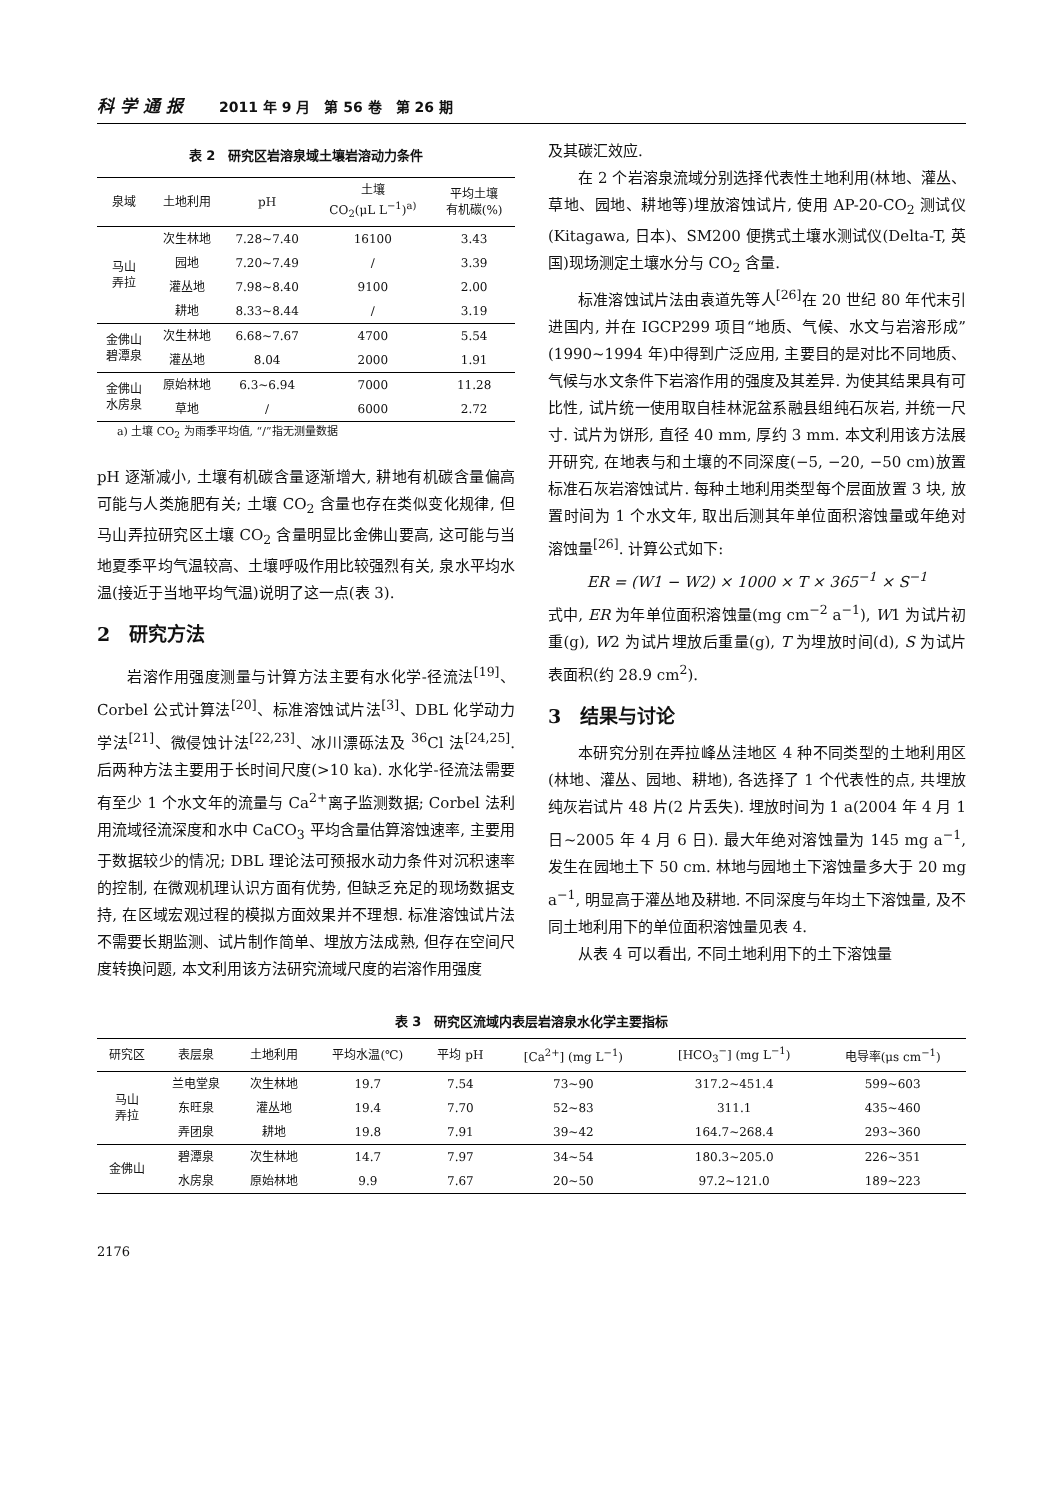科学通报 2011 年 9 月　第 56 卷　第 26 期
表 2　研究区岩溶泉域土壤岩溶动力条件
| 泉域 | 土地利用 | pH | 土壤 CO<sub>2</sub>(μL L<sup>−1</sup>)<sup>a)</sup> | 平均土壤 有机碳(%) |
| --- | --- | --- | --- | --- |
| 马山 弄拉 | 次生林地 | 7.28~7.40 | 16100 | 3.43 |
| | 园地 | 7.20~7.49 | / | 3.39 |
| | 灌丛地 | 7.98~8.40 | 9100 | 2.00 |
| | 耕地 | 8.33~8.44 | / | 3.19 |
| 金佛山 碧潭泉 | 次生林地 | 6.68~7.67 | 4700 | 5.54 |
| | 灌丛地 | 8.04 | 2000 | 1.91 |
| 金佛山 水房泉 | 原始林地 | 6.3~6.94 | 7000 | 11.28 |
| | 草地 | / | 6000 | 2.72 |
a) 土壤 CO<sub>2</sub> 为雨季平均值, “/”指无测量数据
pH 逐渐减小, 土壤有机碳含量逐渐增大, 耕地有机碳含量偏高可能与人类施肥有关; 土壤 CO<sub>2</sub> 含量也存在类似变化规律, 但马山弄拉研究区土壤 CO<sub>2</sub> 含量明显比金佛山要高, 这可能与当地夏季平均气温较高、土壤呼吸作用比较强烈有关, 泉水平均水温(接近于当地平均气温)说明了这一点(表 3).
2　研究方法
岩溶作用强度测量与计算方法主要有水化学-径流法<sup>[19]</sup>、Corbel 公式计算法<sup>[20]</sup>、标准溶蚀试片法<sup>[3]</sup>、DBL 化学动力学法<sup>[21]</sup>、微侵蚀计法<sup>[22,23]</sup>、冰川漂砾法及 <sup>36</sup>Cl 法<sup>[24,25]</sup>. 后两种方法主要用于长时间尺度(>10 ka). 水化学-径流法需要有至少 1 个水文年的流量与 Ca<sup>2+</sup>离子监测数据; Corbel 法利用流域径流深度和水中 CaCO<sub>3</sub> 平均含量估算溶蚀速率, 主要用于数据较少的情况; DBL 理论法可预报水动力条件对沉积速率的控制, 在微观机理认识方面有优势, 但缺乏充足的现场数据支持, 在区域宏观过程的模拟方面效果并不理想. 标准溶蚀试片法不需要长期监测、试片制作简单、埋放方法成熟, 但存在空间尺度转换问题, 本文利用该方法研究流域尺度的岩溶作用强度
及其碳汇效应.
在 2 个岩溶泉流域分别选择代表性土地利用(林地、灌丛、草地、园地、耕地等)埋放溶蚀试片, 使用 AP-20-CO<sub>2</sub> 测试仪(Kitagawa, 日本)、SM200 便携式土壤水测试仪(Delta-T, 英国)现场测定土壤水分与 CO<sub>2</sub> 含量.
标准溶蚀试片法由袁道先等人<sup>[26]</sup>在 20 世纪 80 年代末引进国内, 并在 IGCP299 项目“地质、气候、水文与岩溶形成”(1990~1994 年)中得到广泛应用, 主要目的是对比不同地质、气候与水文条件下岩溶作用的强度及其差异. 为使其结果具有可比性, 试片统一使用取自桂林泥盆系融县组纯石灰岩, 并统一尺寸. 试片为饼形, 直径 40 mm, 厚约 3 mm. 本文利用该方法展开研究, 在地表与和土壤的不同深度(−5, −20, −50 cm)放置标准石灰岩溶蚀试片. 每种土地利用类型每个层面放置 3 块, 放置时间为 1 个水文年, 取出后测其年单位面积溶蚀量或年绝对溶蚀量<sup>[26]</sup>. 计算公式如下:
ER = (W1 − W2) × 1000 × T × 365<sup>−1</sup> × S<sup>−1</sup>
式中, ER 为年单位面积溶蚀量(mg cm<sup>−2</sup> a<sup>−1</sup>), W1 为试片初重(g), W2 为试片埋放后重量(g), T 为埋放时间(d), S 为试片表面积(约 28.9 cm<sup>2</sup>).
3　结果与讨论
本研究分别在弄拉峰丛洼地区 4 种不同类型的土地利用区(林地、灌丛、园地、耕地), 各选择了 1 个代表性的点, 共埋放纯灰岩试片 48 片(2 片丢失). 埋放时间为 1 a(2004 年 4 月 1 日~2005 年 4 月 6 日). 最大年绝对溶蚀量为 145 mg a<sup>−1</sup>, 发生在园地土下 50 cm. 林地与园地土下溶蚀量多大于 20 mg a<sup>−1</sup>, 明显高于灌丛地及耕地. 不同深度与年均土下溶蚀量, 及不同土地利用下的单位面积溶蚀量见表 4.
从表 4 可以看出, 不同土地利用下的土下溶蚀量
表 3　研究区流域内表层岩溶泉水化学主要指标
| 研究区 | 表层泉 | 土地利用 | 平均水温(℃) | 平均 pH | [Ca<sup>2+</sup>] (mg L<sup>−1</sup>) | [HCO<sub>3</sub><sup>−</sup>] (mg L<sup>−1</sup>) | 电导率(μs cm<sup>−1</sup>) |
| --- | --- | --- | --- | --- | --- | --- | --- |
| 马山 弄拉 | 兰电堂泉 | 次生林地 | 19.7 | 7.54 | 73~90 | 317.2~451.4 | 599~603 |
| | 东旺泉 | 灌丛地 | 19.4 | 7.70 | 52~83 | 311.1 | 435~460 |
| | 弄团泉 | 耕地 | 19.8 | 7.91 | 39~42 | 164.7~268.4 | 293~360 |
| 金佛山 | 碧潭泉 | 次生林地 | 14.7 | 7.97 | 34~54 | 180.3~205.0 | 226~351 |
| | 水房泉 | 原始林地 | 9.9 | 7.67 | 20~50 | 97.2~121.0 | 189~223 |
2176